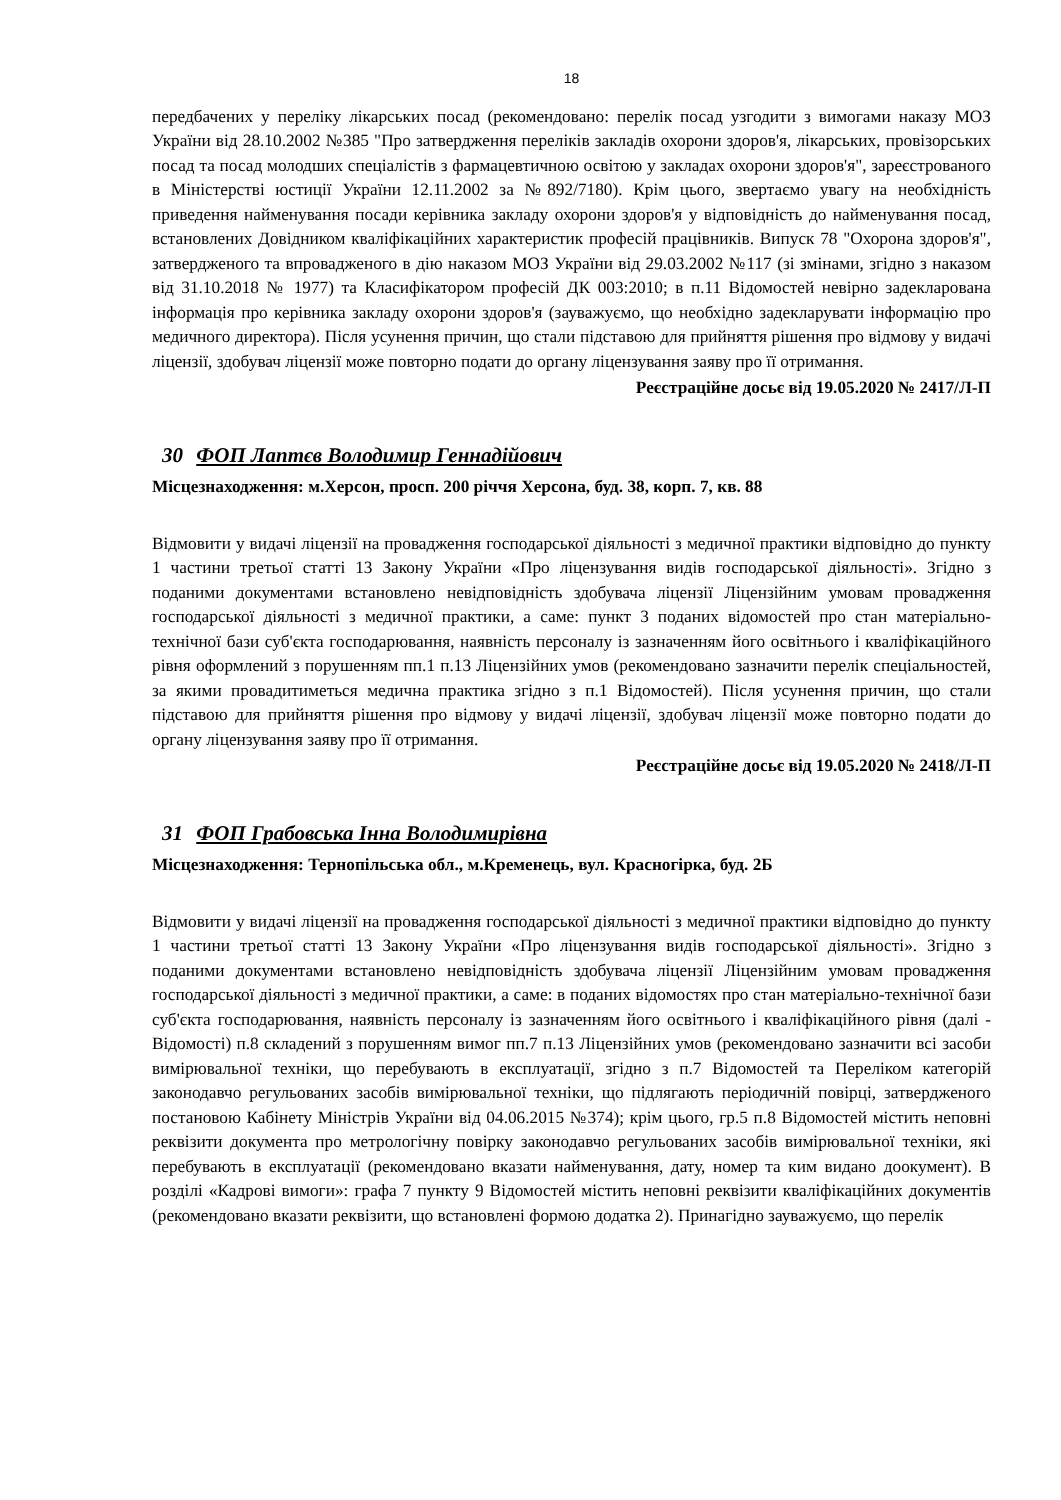18
передбачених у переліку лікарських посад (рекомендовано: перелік посад узгодити з вимогами наказу МОЗ України від 28.10.2002 №385 "Про затвердження переліків закладів охорони здоров'я, лікарських, провізорських посад та посад молодших спеціалістів з фармацевтичною освітою у закладах охорони здоров'я", зареєстрованого в Міністерстві юстиції України 12.11.2002 за №892/7180). Крім цього, звертаємо увагу на необхідність приведення найменування посади керівника закладу охорони здоров'я у відповідність до найменування посад, встановлених Довідником кваліфікаційних характеристик професій працівників. Випуск 78 "Охорона здоров'я", затвердженого та впровадженого в дію наказом МОЗ України від 29.03.2002 №117 (зі змінами, згідно з наказом від 31.10.2018 № 1977) та Класифікатором професій ДК 003:2010; в п.11 Відомостей невірно задекларована інформація про керівника закладу охорони здоров'я (зауважуємо, що необхідно задекларувати інформацію про медичного директора). Після усунення причин, що стали підставою для прийняття рішення про відмову у видачі ліцензії, здобувач ліцензії може повторно подати до органу ліцензування заяву про її отримання.
Реєстраційне досьє від 19.05.2020 № 2417/Л-П
30 ФОП Лаптєв Володимир Геннадійович
Місцезнаходження: м.Херсон, просп. 200 річчя Херсона, буд. 38, корп. 7, кв. 88
Відмовити у видачі ліцензії на провадження господарської діяльності з медичної практики відповідно до пункту 1 частини третьої статті 13 Закону України «Про ліцензування видів господарської діяльності». Згідно з поданими документами встановлено невідповідність здобувача ліцензії Ліцензійним умовам провадження господарської діяльності з медичної практики, а саме: пункт 3 поданих відомостей про стан матеріально-технічної бази суб'єкта господарювання, наявність персоналу із зазначенням його освітнього і кваліфікаційного рівня оформлений з порушенням пп.1 п.13 Ліцензійних умов (рекомендовано зазначити перелік спеціальностей, за якими провадитиметься медична практика згідно з п.1 Відомостей). Після усунення причин, що стали підставою для прийняття рішення про відмову у видачі ліцензії, здобувач ліцензії може повторно подати до органу ліцензування заяву про її отримання.
Реєстраційне досьє від 19.05.2020 № 2418/Л-П
31 ФОП Грабовська Інна Володимирівна
Місцезнаходження: Тернопільська обл., м.Кременець, вул. Красногірка, буд. 2Б
Відмовити у видачі ліцензії на провадження господарської діяльності з медичної практики відповідно до пункту 1 частини третьої статті 13 Закону України «Про ліцензування видів господарської діяльності». Згідно з поданими документами встановлено невідповідність здобувача ліцензії Ліцензійним умовам провадження господарської діяльності з медичної практики, а саме: в поданих відомостях про стан матеріально-технічної бази суб'єкта господарювання, наявність персоналу із зазначенням його освітнього і кваліфікаційного рівня (далі - Відомості) п.8 складений з порушенням вимог пп.7 п.13 Ліцензійних умов (рекомендовано зазначити всі засоби вимірювальної техніки, що перебувають в експлуатації, згідно з п.7 Відомостей та Переліком категорій законодавчо регульованих засобів вимірювальної техніки, що підлягають періодичній повірці, затвердженого постановою Кабінету Міністрів України від 04.06.2015 №374); крім цього, гр.5 п.8 Відомостей містить неповні реквізити документа про метрологічну повірку законодавчо регульованих засобів вимірювальної техніки, які перебувають в експлуатації (рекомендовано вказати найменування, дату, номер та ким видано доокумент). В розділі «Кадрові вимоги»: графа 7 пункту 9 Відомостей містить неповні реквізити кваліфікаційних документів (рекомендовано вказати реквізити, що встановлені формою додатка 2). Принагідно зауважуємо, що перелік